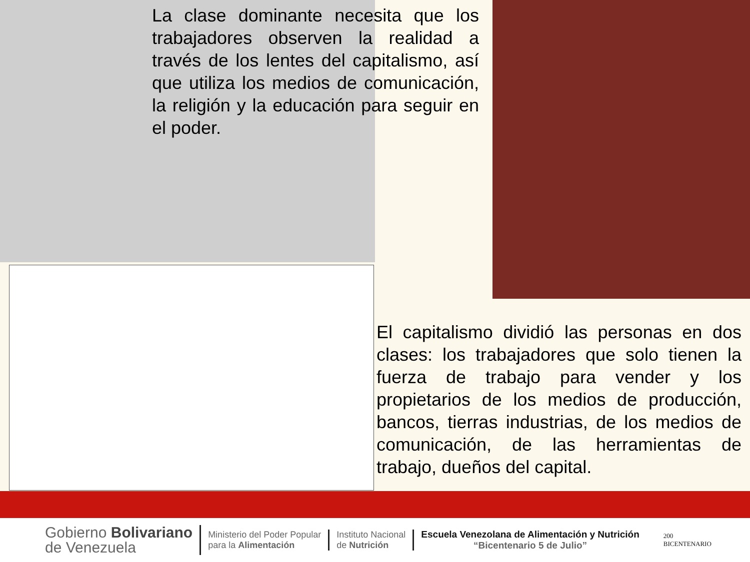La clase dominante necesita que los trabajadores observen la realidad a través de los lentes del capitalismo, así que utiliza los medios de comunicación, la religión y la educación para seguir en el poder.
El capitalismo dividió las personas en dos clases: los trabajadores que solo tienen la fuerza de trabajo para vender y los propietarios de los medios de producción, bancos, tierras industrias, de los medios de comunicación, de las herramientas de trabajo, dueños del capital.
Gobierno Bolivariano
de Venezuela
Ministerio del Poder Popular
para la Alimentación
Instituto Nacional
de Nutrición
Escuela Venezolana de Alimentación y Nutrición
“Bicentenario 5 de Julio”
200
BICENTENARIO